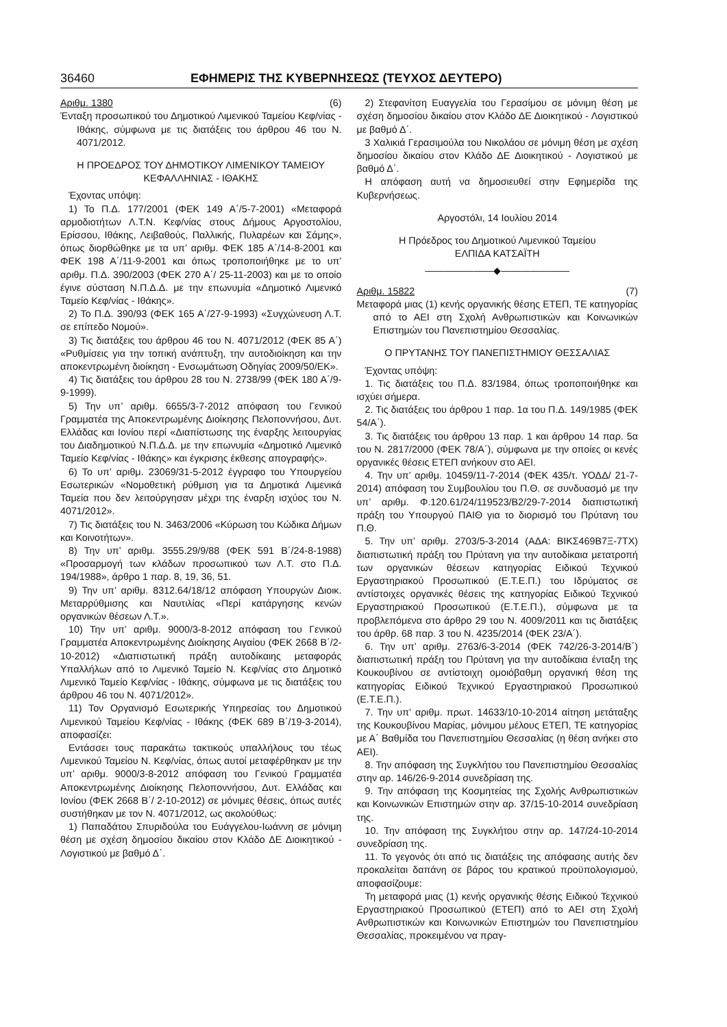36460 ΕΦΗΜΕΡΙΣ ΤΗΣ ΚΥΒΕΡΝΗΣΕΩΣ (ΤΕΥΧΟΣ ΔΕΥΤΕΡΟ)
Αριθμ. 1380 (6)
Ένταξη προσωπικού του Δημοτικού Λιμενικού Ταμείου Κεφ/νίας - Ιθάκης, σύμφωνα με τις διατάξεις του άρθρου 46 του Ν. 4071/2012.
Η ΠΡΟΕΔΡΟΣ ΤΟΥ ΔΗΜΟΤΙΚΟΥ ΛΙΜΕΝΙΚΟΥ ΤΑΜΕΙΟΥ ΚΕΦΑΛΛΗΝΙΑΣ - ΙΘΑΚΗΣ
Έχοντας υπόψη:
1) Το Π.Δ. 177/2001 (ΦΕΚ 149 Α΄/5-7-2001) «Μεταφορά αρμοδιοτήτων Λ.Τ.Ν. Κεφ/νίας στους Δήμους Αργοστολίου, Ερίσσου, Ιθάκης, Λειβαθούς, Παλλικής, Πυλαρέων και Σάμης», όπως διορθώθηκε με τα υπ’ αριθμ. ΦΕΚ 185 Α΄/14-8-2001 και ΦΕΚ 198 Α΄/11-9-2001 και όπως τροποποιήθηκε με το υπ’ αριθμ. Π.Δ. 390/2003 (ΦΕΚ 270 Α΄/ 25-11-2003) και με το οποίο έγινε σύσταση Ν.Π.Δ.Δ. με την επωνυμία «Δημοτικό Λιμενικό Ταμείο Κεφ/νίας - Ιθάκης».
2) Το Π.Δ. 390/93 (ΦΕΚ 165 Α΄/27-9-1993) «Συγχώνευση Λ.Τ. σε επίπεδο Νομού».
3) Τις διατάξεις του άρθρου 46 του Ν. 4071/2012 (ΦΕΚ 85 Α΄) «Ρυθμίσεις για την τοπική ανάπτυξη, την αυτοδιοίκηση και την αποκεντρωμένη διοίκηση - Ενσωμάτωση Οδηγίας 2009/50/ΕΚ».
4) Τις διατάξεις του άρθρου 28 του Ν. 2738/99 (ΦΕΚ 180 Α΄/9-9-1999).
5) Την υπ’ αριθμ. 6655/3-7-2012 απόφαση του Γενικού Γραμματέα της Αποκεντρωμένης Διοίκησης Πελοποννήσου, Δυτ. Ελλάδας και Ιονίου περί «Διαπίστωσης της έναρξης λειτουργίας του Διαδημοτικού Ν.Π.Δ.Δ. με την επωνυμία «Δημοτικό Λιμενικό Ταμείο Κεφ/νίας - Ιθάκης» και έγκρισης έκθεσης απογραφής».
6) Το υπ’ αριθμ. 23069/31-5-2012 έγγραφο του Υπουργείου Εσωτερικών «Νομοθετική ρύθμιση για τα Δημοτικά Λιμενικά Ταμεία που δεν λειτούργησαν μέχρι της έναρξη ισχύος του Ν. 4071/2012».
7) Τις διατάξεις του Ν. 3463/2006 «Κύρωση του Κώδικα Δήμων και Κοινοτήτων».
8) Την υπ’ αριθμ. 3555.29/9/88 (ΦΕΚ 591 Β΄/24-8-1988) «Προσαρμογή των κλάδων προσωπικού των Λ.Τ. στο Π.Δ. 194/1988», άρθρο 1 παρ. 8, 19, 36, 51.
9) Την υπ’ αριθμ. 8312.64/18/12 απόφαση Υπουργών Διοικ. Μεταρρύθμισης και Ναυτιλίας «Περί κατάργησης κενών οργανικών θέσεων Λ.Τ.».
10) Την υπ’ αριθμ. 9000/3-8-2012 απόφαση του Γενικού Γραμματέα Αποκεντρωμένης Διοίκησης Αιγαίου (ΦΕΚ 2668 Β΄/2-10-2012) «Διαπιστωτική πράξη αυτοδίκαιης μεταφοράς Υπαλλήλων από το Λιμενικό Ταμείο Ν. Κεφ/νίας στο Δημοτικό Λιμενικό Ταμείο Κεφ/νίας - Ιθάκης, σύμφωνα με τις διατάξεις του άρθρου 46 του Ν. 4071/2012».
11) Τον Οργανισμό Εσωτερικής Υπηρεσίας του Δημοτικού Λιμενικού Ταμείου Κεφ/νίας - Ιθάκης (ΦΕΚ 689 Β΄/19-3-2014), αποφασίζει:
Εντάσσει τους παρακάτω τακτικούς υπαλλήλους του τέως Λιμενικού Ταμείου Ν. Κεφ/νίας, όπως αυτοί μεταφέρθηκαν με την υπ’ αριθμ. 9000/3-8-2012 απόφαση του Γενικού Γραμματέα Αποκεντρωμένης Διοίκησης Πελοποννήσου, Δυτ. Ελλάδας και Ιονίου (ΦΕΚ 2668 Β΄/ 2-10-2012) σε μόνιμες θέσεις, όπως αυτές συστήθηκαν με τον Ν. 4071/2012, ως ακολούθως:
1) Παπαδάτου Σπυριδούλα του Ευάγγελου-Ιωάννη σε μόνιμη θέση με σχέση δημοσίου δικαίου στον Κλάδο ΔΕ Διοικητικού - Λογιστικού με βαθμό Δ΄.
2) Στεφανίτση Ευαγγελία του Γερασίμου σε μόνιμη θέση με σχέση δημοσίου δικαίου στον Κλάδο ΔΕ Διοικητικού - Λογιστικού με βαθμό Δ΄.
3 Χαλικιά Γερασιμούλα του Νικολάου σε μόνιμη θέση με σχέση δημοσίου δικαίου στον Κλάδο ΔΕ Διοικητικού - Λογιστικού με βαθμό Δ΄.
Η απόφαση αυτή να δημοσιευθεί στην Εφημερίδα της Κυβερνήσεως.
Αργοστόλι, 14 Ιουλίου 2014
Η Πρόεδρος του Δημοτικού Λιμενικού Ταμείου
ΕΛΠΙΔΑ ΚΑΤΣΑΪΤΗ
———————◆———————
Αριθμ. 15822 (7)
Μεταφορά μιας (1) κενής οργανικής θέσης ΕΤΕΠ, ΤΕ κατηγορίας από το ΑΕΙ στη Σχολή Ανθρωπιστικών και Κοινωνικών Επιστημών του Πανεπιστημίου Θεσσαλίας.
Ο ΠΡΥΤΑΝΗΣ ΤΟΥ ΠΑΝΕΠΙΣΤΗΜΙΟΥ ΘΕΣΣΑΛΙΑΣ
Έχοντας υπόψη:
1. Τις διατάξεις του Π.Δ. 83/1984, όπως τροποποιήθηκε και ισχύει σήμερα.
2. Τις διατάξεις του άρθρου 1 παρ. 1α του Π.Δ. 149/1985 (ΦΕΚ 54/Α΄).
3. Τις διατάξεις του άρθρου 13 παρ. 1 και άρθρου 14 παρ. 5α του Ν. 2817/2000 (ΦΕΚ 78/Α΄), σύμφωνα με την οποίες οι κενές οργανικές θέσεις ΕΤΕΠ ανήκουν στο ΑΕΙ.
4. Την υπ’ αριθμ. 10459/11-7-2014 (ΦΕΚ 435/τ. ΥΟΔΔ/ 21-7-2014) απόφαση του Συμβουλίου του Π.Θ. σε συνδυασμό με την υπ’ αριθμ. Φ.120.61/24/119523/Β2/29-7-2014 διαπιστωτική πράξη του Υπουργού ΠΑΙΘ για το διορισμό του Πρύτανη του Π.Θ.
5. Την υπ’ αριθμ. 2703/5-3-2014 (ΑΔΑ: ΒΙΚΣ469Β7Ξ-7ΤΧ) διαπιστωτική πράξη του Πρύτανη για την αυτοδίκαια μετατροπή των οργανικών θέσεων κατηγορίας Ειδικού Τεχνικού Εργαστηριακού Προσωπικού (Ε.Τ.Ε.Π.) του Ιδρύματος σε αντίστοιχες οργανικές θέσεις της κατηγορίας Ειδικού Τεχνικού Εργαστηριακού Προσωπικού (Ε.Τ.Ε.Π.), σύμφωνα με τα προβλεπόμενα στο άρθρο 29 του Ν. 4009/2011 και τις διατάξεις του άρθρ. 68 παρ. 3 του Ν. 4235/2014 (ΦΕΚ 23/Α΄).
6. Την υπ’ αριθμ. 2763/6-3-2014 (ΦΕΚ 742/26-3-2014/Β΄) διαπιστωτική πράξη του Πρύτανη για την αυτοδίκαια ένταξη της Κουκουβίνου σε αντίστοιχη ομοιόβαθμη οργανική θέση της κατηγορίας Ειδικού Τεχνικού Εργαστηριακού Προσωπικού (Ε.Τ.Ε.Π.).
7. Την υπ’ αριθμ. πρωτ. 14633/10-10-2014 αίτηση μετάταξης της Κουκουβίνου Μαρίας, μόνιμου μέλους ΕΤΕΠ, ΤΕ κατηγορίας με Α΄ Βαθμίδα του Πανεπιστημίου Θεσσαλίας (η θέση ανήκει στο ΑΕΙ).
8. Την απόφαση της Συγκλήτου του Πανεπιστημίου Θεσσαλίας στην αρ. 146/26-9-2014 συνεδρίαση της.
9. Την απόφαση της Κοσμητείας της Σχολής Ανθρωπιστικών και Κοινωνικών Επιστημών στην αρ. 37/15-10-2014 συνεδρίαση της.
10. Την απόφαση της Συγκλήτου στην αρ. 147/24-10-2014 συνεδρίαση της.
11. Το γεγονός ότι από τις διατάξεις της απόφασης αυτής δεν προκαλείται δαπάνη σε βάρος του κρατικού προϋπολογισμού, αποφασίζουμε:
Τη μεταφορά μιας (1) κενής οργανικής θέσης Ειδικού Τεχνικού Εργαστηριακού Προσωπικού (ΕΤΕΠ) από το ΑΕΙ στη Σχολή Ανθρωπιστικών και Κοινωνικών Επιστημών του Πανεπιστημίου Θεσσαλίας, προκειμένου να πραγ-